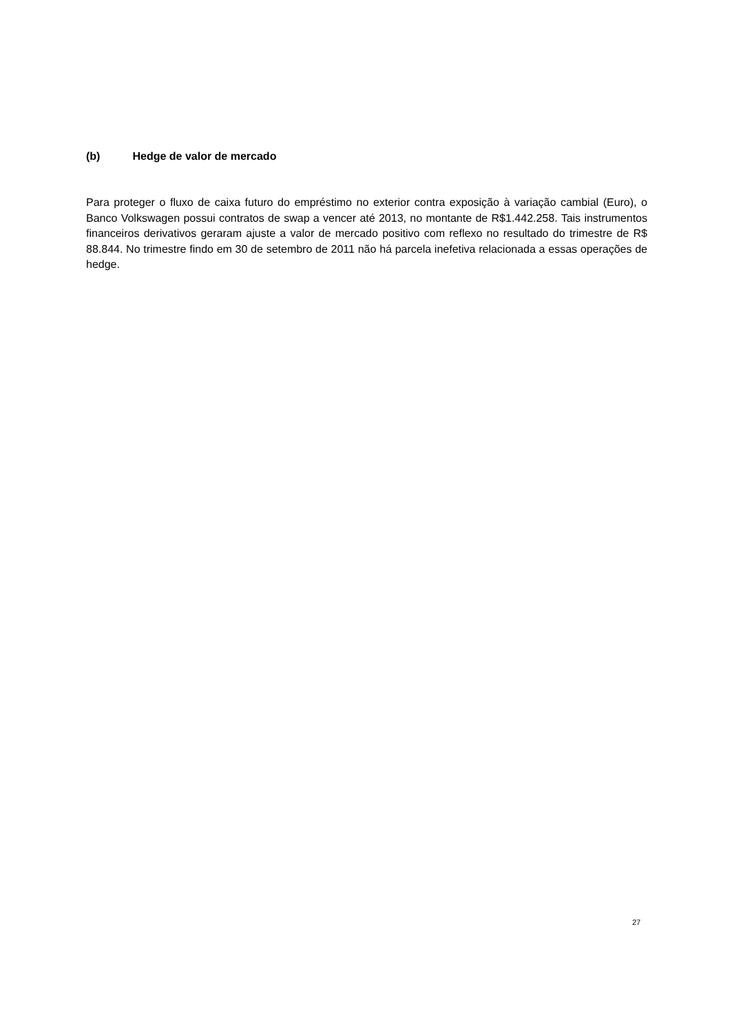(b) Hedge de valor de mercado
Para proteger o fluxo de caixa futuro do empréstimo no exterior contra exposição à variação cambial (Euro), o Banco Volkswagen possui contratos de swap a vencer até 2013, no montante de R$1.442.258. Tais instrumentos financeiros derivativos geraram ajuste a valor de mercado positivo com reflexo no resultado do trimestre de R$ 88.844. No trimestre findo em 30 de setembro de 2011 não há parcela inefetiva relacionada a essas operações de hedge.
27